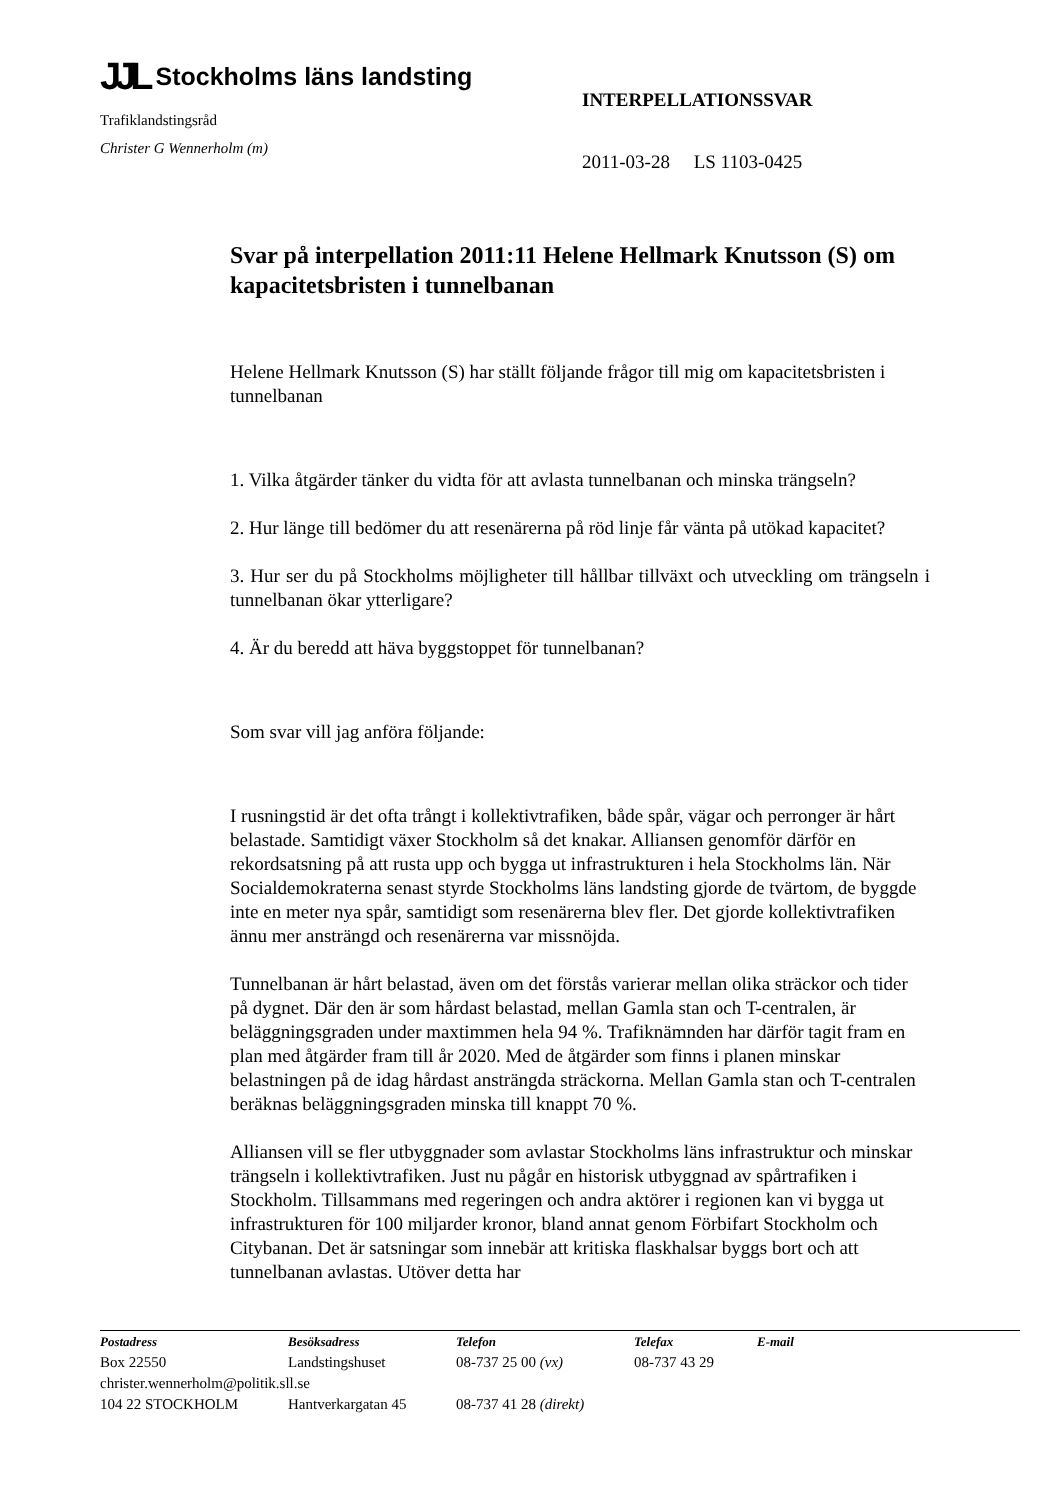JJL Stockholms läns landsting
Trafiklandstingsråd
Christer G Wennerholm (m)
INTERPELLATIONSSVAR
2011-03-28 LS 1103-0425
Svar på interpellation 2011:11 Helene Hellmark Knutsson (S) om kapacitetsbristen i tunnelbanan
Helene Hellmark Knutsson (S) har ställt följande frågor till mig om kapacitetsbristen i tunnelbanan
1. Vilka åtgärder tänker du vidta för att avlasta tunnelbanan och minska trängseln?
2. Hur länge till bedömer du att resenärerna på röd linje får vänta på utökad kapacitet?
3. Hur ser du på Stockholms möjligheter till hållbar tillväxt och utveckling om trängseln i tunnelbanan ökar ytterligare?
4. Är du beredd att häva byggstoppet för tunnelbanan?
Som svar vill jag anföra följande:
I rusningstid är det ofta trångt i kollektivtrafiken, både spår, vägar och perronger är hårt belastade. Samtidigt växer Stockholm så det knakar. Alliansen genomför därför en rekordsatsning på att rusta upp och bygga ut infrastrukturen i hela Stockholms län. När Socialdemokraterna senast styrde Stockholms läns landsting gjorde de tvärtom, de byggde inte en meter nya spår, samtidigt som resenärerna blev fler. Det gjorde kollektivtrafiken ännu mer ansträngd och resenärerna var missnöjda.
Tunnelbanan är hårt belastad, även om det förstås varierar mellan olika sträckor och tider på dygnet. Där den är som hårdast belastad, mellan Gamla stan och T-centralen, är beläggningsgraden under maxtimmen hela 94 %. Trafiknämnden har därför tagit fram en plan med åtgärder fram till år 2020. Med de åtgärder som finns i planen minskar belastningen på de idag hårdast ansträngda sträckorna. Mellan Gamla stan och T-centralen beräknas beläggningsgraden minska till knappt 70 %.
Alliansen vill se fler utbyggnader som avlastar Stockholms läns infrastruktur och minskar trängseln i kollektivtrafiken. Just nu pågår en historisk utbyggnad av spårtrafiken i Stockholm. Tillsammans med regeringen och andra aktörer i regionen kan vi bygga ut infrastrukturen för 100 miljarder kronor, bland annat genom Förbifart Stockholm och Citybanan. Det är satsningar som innebär att kritiska flaskhalsar byggs bort och att tunnelbanan avlastas. Utöver detta har
| Postadress | Besöksadress | Telefon | Telefax | E-mail |
| --- | --- | --- | --- | --- |
| Box 22550 | Landstingshuset | 08-737 25 00 (vx) | 08-737 43 29 | |
| christer.wennerholm@politik.sll.se | | | | |
| 104 22 STOCKHOLM | Hantverkargatan 45 | 08-737 41 28 (direkt) | | |